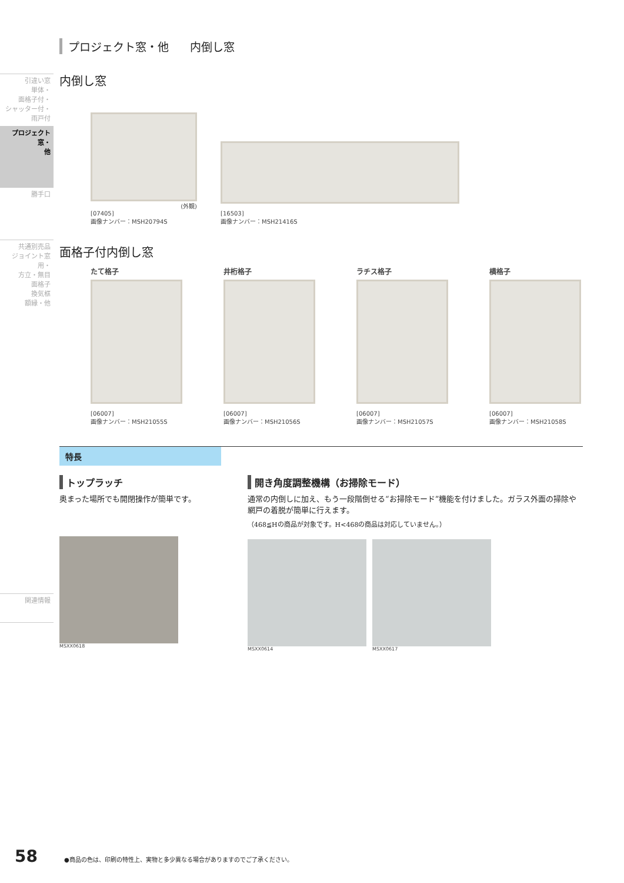引違い窓
単体・
面格子付・
シャッター付・
雨戸付
プロジェクト窓・
他
勝手口
共通別売品
ジョイント窓用・
方立・無目
面格子
換気框
額縁・他
関連情報
プロジェクト窓・他 内倒し窓
内倒し窓
(外観)
[07405]
画像ナンバー：MSH20794S
[16503]
画像ナンバー：MSH21416S
面格子付内倒し窓
たて格子
[06007]
画像ナンバー：MSH21055S
井桁格子
[06007]
画像ナンバー：MSH21056S
ラチス格子
[06007]
画像ナンバー：MSH21057S
横格子
[06007]
画像ナンバー：MSH21058S
特長
トップラッチ
奥まった場所でも開閉操作が簡単です。
MSXX0618
開き角度調整機構（お掃除モード）
通常の内倒しに加え、もう一段階倒せる“お掃除モード”機能を付けました。ガラス外面の掃除や網戸の着脱が簡単に行えます。
（468≦Hの商品が対象です。H<468の商品は対応していません。）
MSXX0614 MSXX0617
58 ●商品の色は、印刷の特性上、実物と多少異なる場合がありますのでご了承ください。